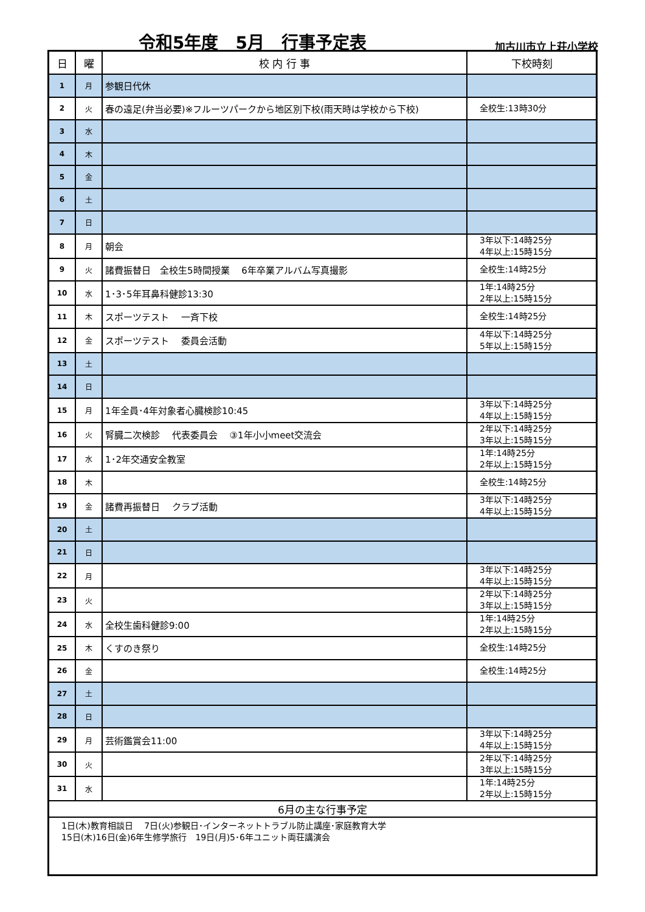令和5年度　5月　行事予定表
加古川市立上荘小学校
| 日 | 曜 | 校 内 行 事 | 下校時刻 |
| --- | --- | --- | --- |
| 1 | 月 | 参観日代休 | |
| 2 | 火 | 春の遠足(弁当必要)※フルーツパークから地区別下校(雨天時は学校から下校) | 全校生:13時30分 |
| 3 | 水 | | |
| 4 | 木 | | |
| 5 | 金 | | |
| 6 | 土 | | |
| 7 | 日 | | |
| 8 | 月 | 朝会 | 3年以下:14時25分 4年以上:15時15分 |
| 9 | 火 | 諸費振替日 全校生5時間授業 6年卒業アルバム写真撮影 | 全校生:14時25分 |
| 10 | 水 | 1･3･5年耳鼻科健診13:30 | 1年:14時25分 2年以上:15時15分 |
| 11 | 木 | スポーツテスト 一斉下校 | 全校生:14時25分 |
| 12 | 金 | スポーツテスト 委員会活動 | 4年以下:14時25分 5年以上:15時15分 |
| 13 | 土 | | |
| 14 | 日 | | |
| 15 | 月 | 1年全員･4年対象者心臓検診10:45 | 3年以下:14時25分 4年以上:15時15分 |
| 16 | 火 | 腎臓二次検診 代表委員会 ③1年小小meet交流会 | 2年以下:14時25分 3年以上:15時15分 |
| 17 | 水 | 1･2年交通安全教室 | 1年:14時25分 2年以上:15時15分 |
| 18 | 木 | | 全校生:14時25分 |
| 19 | 金 | 諸費再振替日 クラブ活動 | 3年以下:14時25分 4年以上:15時15分 |
| 20 | 土 | | |
| 21 | 日 | | |
| 22 | 月 | | 3年以下:14時25分 4年以上:15時15分 |
| 23 | 火 | | 2年以下:14時25分 3年以上:15時15分 |
| 24 | 水 | 全校生歯科健診9:00 | 1年:14時25分 2年以上:15時15分 |
| 25 | 木 | くすのき祭り | 全校生:14時25分 |
| 26 | 金 | | 全校生:14時25分 |
| 27 | 土 | | |
| 28 | 日 | | |
| 29 | 月 | 芸術鑑賞会11:00 | 3年以下:14時25分 4年以上:15時15分 |
| 30 | 火 | | 2年以下:14時25分 3年以上:15時15分 |
| 31 | 水 | | 1年:14時25分 2年以上:15時15分 |
| 6月の主な行事予定 | | | |
| 1日(木)教育相談日 7日(火)参観日･インターネットトラブル防止講座･家庭教育大学 15日(木)16日(金)6年生修学旅行 19日(月)5･6年ユニット両荘講演会 | | | |